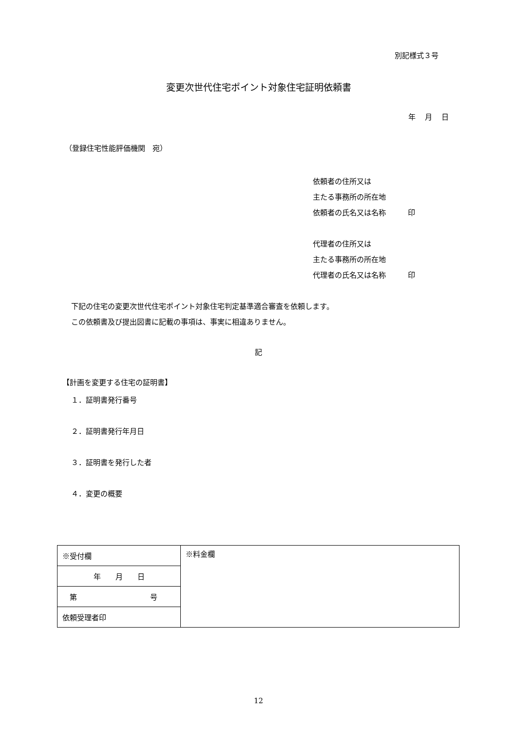別記様式３号
変更次世代住宅ポイント対象住宅証明依頼書
年 月 日
（登録住宅性能評価機関　宛）
依頼者の住所又は
主たる事務所の所在地
依頼者の氏名又は名称　　　印
代理者の住所又は
主たる事務所の所在地
代理者の氏名又は名称　　　印
下記の住宅の変更次世代住宅ポイント対象住宅判定基準適合審査を依頼します。
この依頼書及び提出図書に記載の事項は、事実に相違ありません。
記
【計画を変更する住宅の証明書】
１．証明書発行番号
２．証明書発行年月日
３．証明書を発行した者
４．変更の概要
| ※受付欄 | ※料金欄 |
| 年 月 日 | |
| 第 号 | |
| 依頼受理者印 | |
12